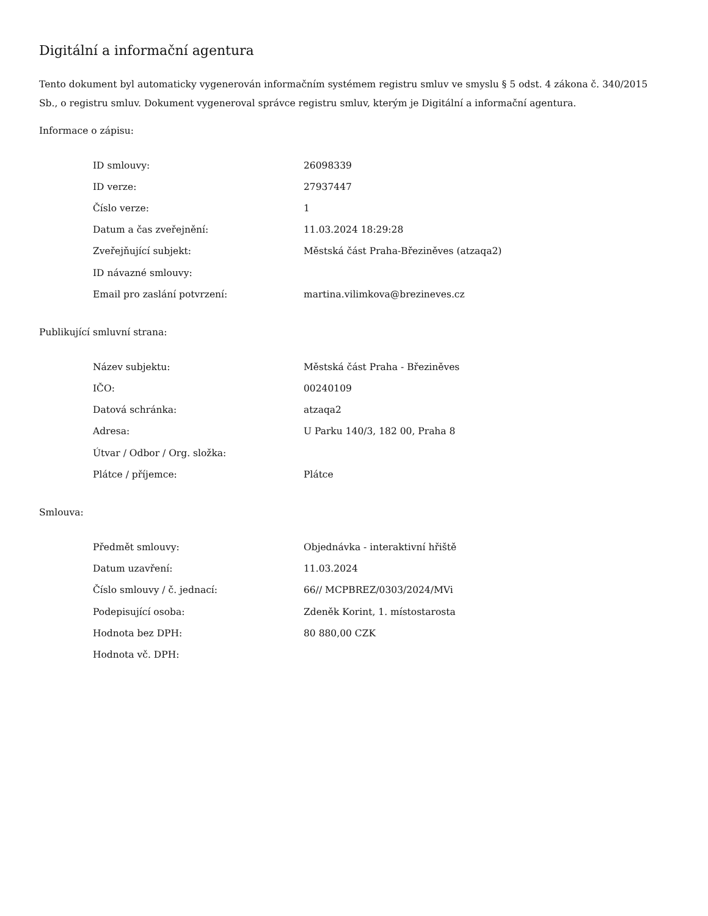Digitální a informační agentura
Tento dokument byl automaticky vygenerován informačním systémem registru smluv ve smyslu § 5 odst. 4 zákona č. 340/2015 Sb., o registru smluv. Dokument vygeneroval správce registru smluv, kterým je Digitální a informační agentura.
Informace o zápisu:
| ID smlouvy: | 26098339 |
| ID verze: | 27937447 |
| Číslo verze: | 1 |
| Datum a čas zveřejnění: | 11.03.2024 18:29:28 |
| Zveřejňující subjekt: | Městská část Praha-Březiněves (atzaqa2) |
| ID návazné smlouvy: | |
| Email pro zaslání potvrzení: | martina.vilimkova@brezineves.cz |
Publikující smluvní strana:
| Název subjektu: | Městská část Praha - Březiněves |
| IČO: | 00240109 |
| Datová schránka: | atzaqa2 |
| Adresa: | U Parku 140/3, 182 00, Praha 8 |
| Útvar / Odbor / Org. složka: | |
| Plátce / příjemce: | Plátce |
Smlouva:
| Předmět smlouvy: | Objednávka - interaktivní hřiště |
| Datum uzavření: | 11.03.2024 |
| Číslo smlouvy / č. jednací: | 66// MCPBREZ/0303/2024/MVi |
| Podepisující osoba: | Zdeněk Korint, 1. místostarosta |
| Hodnota bez DPH: | 80 880,00 CZK |
| Hodnota vč. DPH: | |